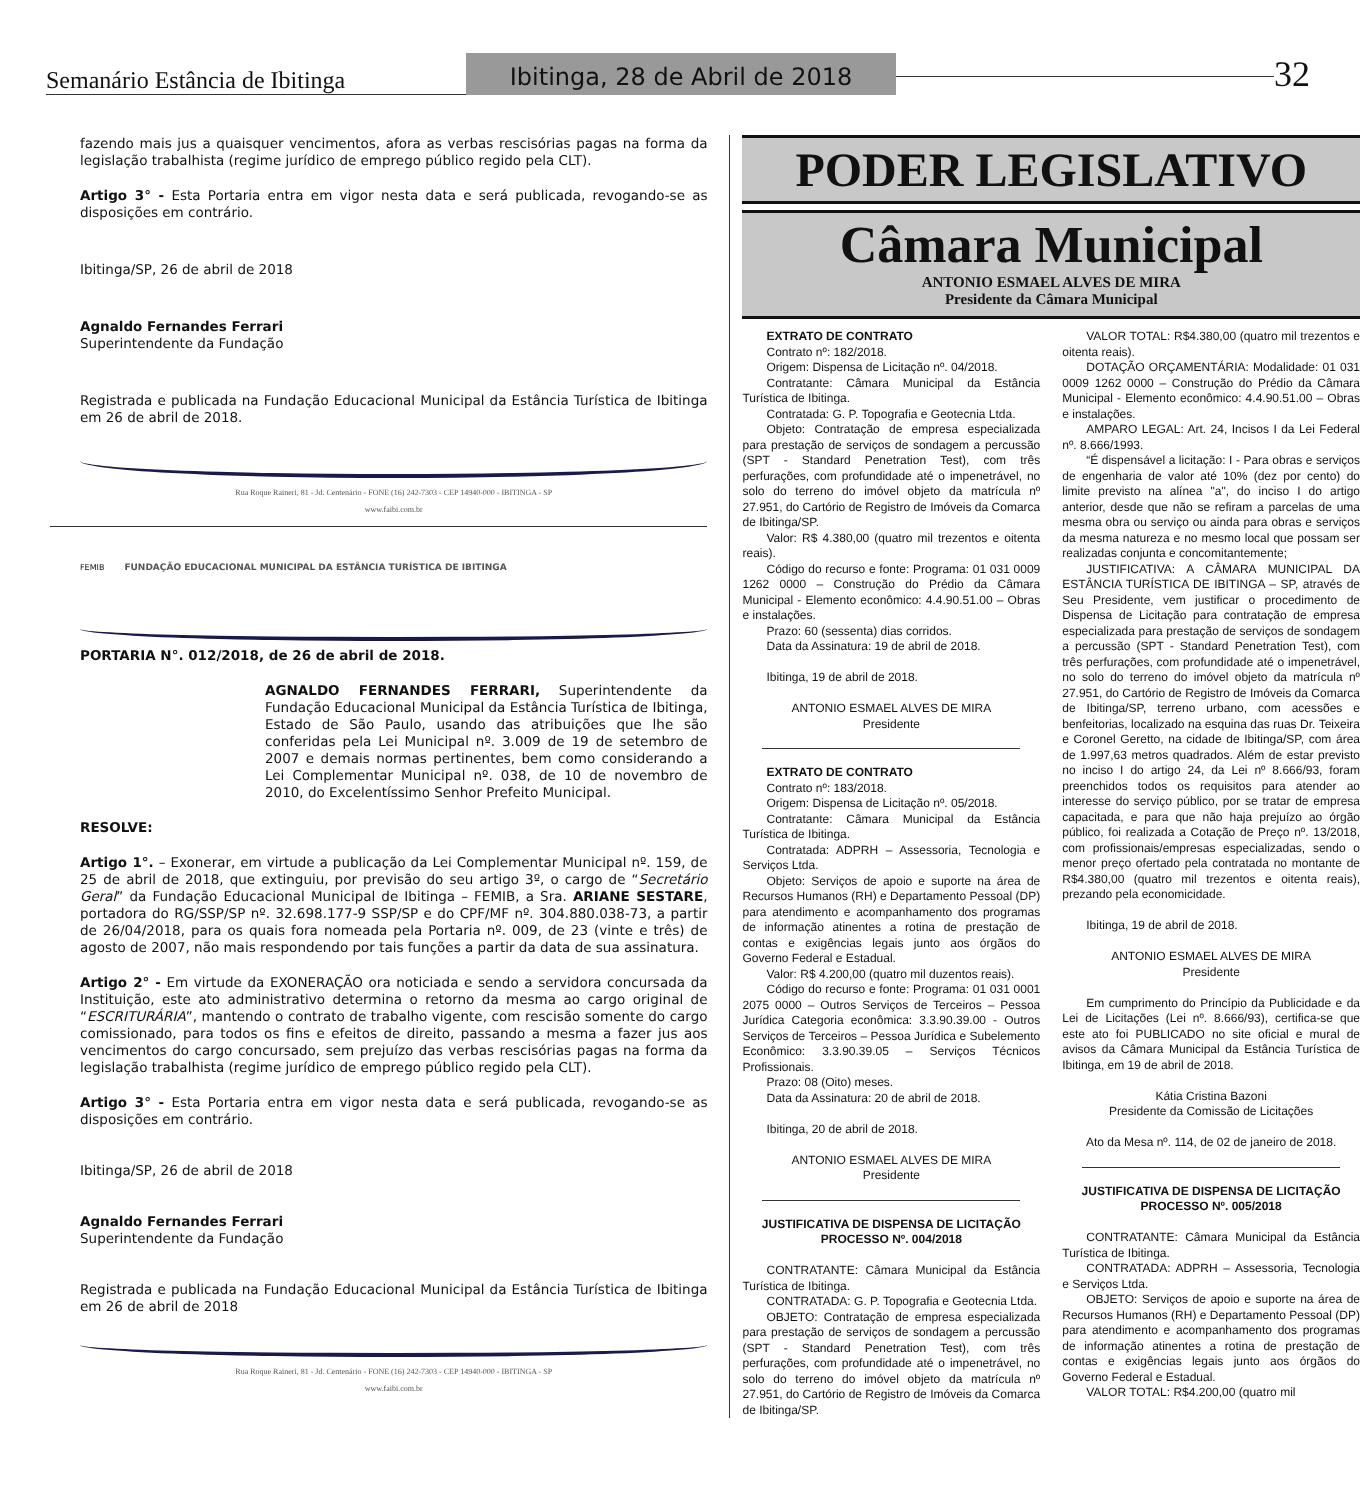Semanário Estância de Ibitinga
Ibitinga, 28 de Abril de 2018
32
fazendo mais jus a quaisquer vencimentos, afora as verbas rescisórias pagas na forma da legislação trabalhista (regime jurídico de emprego público regido pela CLT).
Artigo 3° - Esta Portaria entra em vigor nesta data e será publicada, revogando-se as disposições em contrário.
Ibitinga/SP, 26 de abril de 2018
Agnaldo Fernandes Ferrari
Superintendente da Fundação
Registrada e publicada na Fundação Educacional Municipal da Estância Turística de Ibitinga em 26 de abril de 2018.
Rua Roque Raineri, 81 - Jd. Centenário - FONE (16) 242-7303 - CEP 14940-000 - IBITINGA - SP
www.faibi.com.br
FEMIB
FUNDAÇÃO EDUCACIONAL MUNICIPAL DA ESTÂNCIA TURÍSTICA DE IBITINGA
PORTARIA N°. 012/2018, de 26 de abril de 2018.
AGNALDO FERNANDES FERRARI, Superintendente da Fundação Educacional Municipal da Estância Turística de Ibitinga, Estado de São Paulo, usando das atribuições que lhe são conferidas pela Lei Municipal nº. 3.009 de 19 de setembro de 2007 e demais normas pertinentes, bem como considerando a Lei Complementar Municipal nº. 038, de 10 de novembro de 2010, do Excelentíssimo Senhor Prefeito Municipal.
RESOLVE:
Artigo 1°. – Exonerar, em virtude a publicação da Lei Complementar Municipal nº. 159, de 25 de abril de 2018, que extinguiu, por previsão do seu artigo 3º, o cargo de “Secretário Geral” da Fundação Educacional Municipal de Ibitinga – FEMIB, a Sra. ARIANE SESTARE, portadora do RG/SSP/SP nº. 32.698.177-9 SSP/SP e do CPF/MF nº. 304.880.038-73, a partir de 26/04/2018, para os quais fora nomeada pela Portaria nº. 009, de 23 (vinte e três) de agosto de 2007, não mais respondendo por tais funções a partir da data de sua assinatura.
Artigo 2° - Em virtude da EXONERAÇÃO ora noticiada e sendo a servidora concursada da Instituição, este ato administrativo determina o retorno da mesma ao cargo original de “ESCRITURÁRIA”, mantendo o contrato de trabalho vigente, com rescisão somente do cargo comissionado, para todos os fins e efeitos de direito, passando a mesma a fazer jus aos vencimentos do cargo concursado, sem prejuízo das verbas rescisórias pagas na forma da legislação trabalhista (regime jurídico de emprego público regido pela CLT).
Artigo 3° - Esta Portaria entra em vigor nesta data e será publicada, revogando-se as disposições em contrário.
Ibitinga/SP, 26 de abril de 2018
Agnaldo Fernandes Ferrari
Superintendente da Fundação
Registrada e publicada na Fundação Educacional Municipal da Estância Turística de Ibitinga em 26 de abril de 2018
Rua Roque Raineri, 81 - Jd. Centenário - FONE (16) 242-7303 - CEP 14940-000 - IBITINGA - SP
www.faibi.com.br
PODER LEGISLATIVO
Câmara Municipal
ANTONIO ESMAEL ALVES DE MIRA
Presidente da Câmara Municipal
EXTRATO DE CONTRATO
Contrato nº: 182/2018.
Origem: Dispensa de Licitação nº. 04/2018.
Contratante: Câmara Municipal da Estância Turística de Ibitinga.
Contratada: G. P. Topografia e Geotecnia Ltda.
Objeto: Contratação de empresa especializada para prestação de serviços de sondagem a percussão (SPT - Standard Penetration Test), com três perfurações, com profundidade até o impenetrável, no solo do terreno do imóvel objeto da matrícula nº 27.951, do Cartório de Registro de Imóveis da Comarca de Ibitinga/SP.
Valor: R$ 4.380,00 (quatro mil trezentos e oitenta reais).
Código do recurso e fonte: Programa: 01 031 0009 1262 0000 – Construção do Prédio da Câmara Municipal - Elemento econômico: 4.4.90.51.00 – Obras e instalações.
Prazo: 60 (sessenta) dias corridos.
Data da Assinatura: 19 de abril de 2018.
Ibitinga, 19 de abril de 2018.
ANTONIO ESMAEL ALVES DE MIRA
Presidente
EXTRATO DE CONTRATO
Contrato nº: 183/2018.
Origem: Dispensa de Licitação nº. 05/2018.
Contratante: Câmara Municipal da Estância Turística de Ibitinga.
Contratada: ADPRH – Assessoria, Tecnologia e Serviços Ltda.
Objeto: Serviços de apoio e suporte na área de Recursos Humanos (RH) e Departamento Pessoal (DP) para atendimento e acompanhamento dos programas de informação atinentes a rotina de prestação de contas e exigências legais junto aos órgãos do Governo Federal e Estadual.
Valor: R$ 4.200,00 (quatro mil duzentos reais).
Código do recurso e fonte: Programa: 01 031 0001 2075 0000 – Outros Serviços de Terceiros – Pessoa Jurídica Categoria econômica: 3.3.90.39.00 - Outros Serviços de Terceiros – Pessoa Jurídica e Subelemento Econômico: 3.3.90.39.05 – Serviços Técnicos Profissionais.
Prazo: 08 (Oito) meses.
Data da Assinatura: 20 de abril de 2018.
Ibitinga, 20 de abril de 2018.
ANTONIO ESMAEL ALVES DE MIRA
Presidente
JUSTIFICATIVA DE DISPENSA DE LICITAÇÃO
PROCESSO Nº. 004/2018
CONTRATANTE: Câmara Municipal da Estância Turística de Ibitinga.
CONTRATADA: G. P. Topografia e Geotecnia Ltda.
OBJETO: Contratação de empresa especializada para prestação de serviços de sondagem a percussão (SPT - Standard Penetration Test), com três perfurações, com profundidade até o impenetrável, no solo do terreno do imóvel objeto da matrícula nº 27.951, do Cartório de Registro de Imóveis da Comarca de Ibitinga/SP.
VALOR TOTAL: R$4.380,00 (quatro mil trezentos e oitenta reais).
DOTAÇÃO ORÇAMENTÁRIA: Modalidade: 01 031 0009 1262 0000 – Construção do Prédio da Câmara Municipal - Elemento econômico: 4.4.90.51.00 – Obras e instalações.
AMPARO LEGAL: Art. 24, Incisos I da Lei Federal nº. 8.666/1993.
“É dispensável a licitação: I - Para obras e serviços de engenharia de valor até 10% (dez por cento) do limite previsto na alínea "a", do inciso I do artigo anterior, desde que não se refiram a parcelas de uma mesma obra ou serviço ou ainda para obras e serviços da mesma natureza e no mesmo local que possam ser realizadas conjunta e concomitantemente;
JUSTIFICATIVA: A CÂMARA MUNICIPAL DA ESTÂNCIA TURÍSTICA DE IBITINGA – SP, através de Seu Presidente, vem justificar o procedimento de Dispensa de Licitação para contratação de empresa especializada para prestação de serviços de sondagem a percussão (SPT - Standard Penetration Test), com três perfurações, com profundidade até o impenetrável, no solo do terreno do imóvel objeto da matrícula nº 27.951, do Cartório de Registro de Imóveis da Comarca de Ibitinga/SP, terreno urbano, com acessões e benfeitorias, localizado na esquina das ruas Dr. Teixeira e Coronel Geretto, na cidade de Ibitinga/SP, com área de 1.997,63 metros quadrados. Além de estar previsto no inciso I do artigo 24, da Lei nº 8.666/93, foram preenchidos todos os requisitos para atender ao interesse do serviço público, por se tratar de empresa capacitada, e para que não haja prejuízo ao órgão público, foi realizada a Cotação de Preço nº. 13/2018, com profissionais/empresas especializadas, sendo o menor preço ofertado pela contratada no montante de R$4.380,00 (quatro mil trezentos e oitenta reais), prezando pela economicidade.
Ibitinga, 19 de abril de 2018.
ANTONIO ESMAEL ALVES DE MIRA
Presidente
Em cumprimento do Princípio da Publicidade e da Lei de Licitações (Lei nº. 8.666/93), certifica-se que este ato foi PUBLICADO no site oficial e mural de avisos da Câmara Municipal da Estância Turística de Ibitinga, em 19 de abril de 2018.
Kátia Cristina Bazoni
Presidente da Comissão de Licitações
Ato da Mesa nº. 114, de 02 de janeiro de 2018.
JUSTIFICATIVA DE DISPENSA DE LICITAÇÃO
PROCESSO Nº. 005/2018
CONTRATANTE: Câmara Municipal da Estância Turística de Ibitinga.
CONTRATADA: ADPRH – Assessoria, Tecnologia e Serviços Ltda.
OBJETO: Serviços de apoio e suporte na área de Recursos Humanos (RH) e Departamento Pessoal (DP) para atendimento e acompanhamento dos programas de informação atinentes a rotina de prestação de contas e exigências legais junto aos órgãos do Governo Federal e Estadual.
VALOR TOTAL: R$4.200,00 (quatro mil